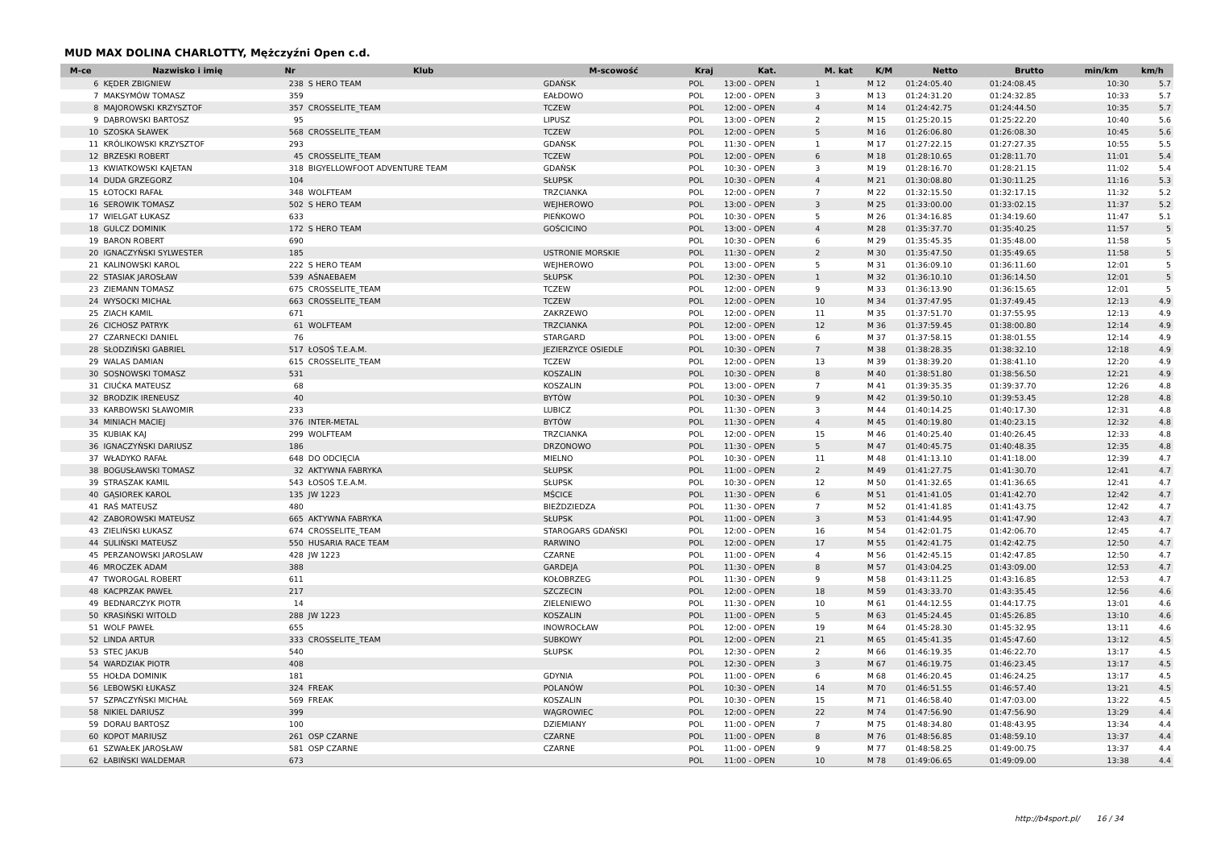MUD MAX DOLINA CHARLOTTY, Mężczyźni Open c.d.
| M-ce | Nazwisko i imię | Nr | Klub | M-scowość | Kraj | Kat. | M. kat | K/M | Netto | Brutto | min/km | km/h |
| --- | --- | --- | --- | --- | --- | --- | --- | --- | --- | --- | --- | --- |
| 6 | KĘDER ZBIGNIEW | 238 | S HERO TEAM | GDAŃSK | POL | 13:00 - OPEN | 1 | M 12 | 01:24:05.40 | 01:24:08.45 | 10:30 | 5.7 |
| 7 | MAKSYMÓW TOMASZ | 359 | | EAŁDOWO | POL | 12:00 - OPEN | 3 | M 13 | 01:24:31.20 | 01:24:32.85 | 10:33 | 5.7 |
| 8 | MAJOROWSKI KRZYSZTOF | 357 | CROSSELITE_TEAM | TCZEW | POL | 12:00 - OPEN | 4 | M 14 | 01:24:42.75 | 01:24:44.50 | 10:35 | 5.7 |
| 9 | DĄBROWSKI BARTOSZ | 95 | | LIPUSZ | POL | 13:00 - OPEN | 2 | M 15 | 01:25:20.15 | 01:25:22.20 | 10:40 | 5.6 |
| 10 | SZOSKA SŁAWEK | 568 | CROSSELITE_TEAM | TCZEW | POL | 12:00 - OPEN | 5 | M 16 | 01:26:06.80 | 01:26:08.30 | 10:45 | 5.6 |
| 11 | KRÓLIKOWSKI KRZYSZTOF | 293 | | GDAŃSK | POL | 11:30 - OPEN | 1 | M 17 | 01:27:22.15 | 01:27:27.35 | 10:55 | 5.5 |
| 12 | BRZESKI ROBERT | 45 | CROSSELITE_TEAM | TCZEW | POL | 12:00 - OPEN | 6 | M 18 | 01:28:10.65 | 01:28:11.70 | 11:01 | 5.4 |
| 13 | KWIATKOWSKI KAJETAN | 318 | BIGYELLOWFOOT ADVENTURE TEAM | GDAŃSK | POL | 10:30 - OPEN | 3 | M 19 | 01:28:16.70 | 01:28:21.15 | 11:02 | 5.4 |
| 14 | DUDA GRZEGORZ | 104 | | SŁUPSK | POL | 10:30 - OPEN | 4 | M 21 | 01:30:08.80 | 01:30:11.25 | 11:16 | 5.3 |
| 15 | ŁOTOCKI RAFAŁ | 348 | WOLFTEAM | TRZCIANKA | POL | 12:00 - OPEN | 7 | M 22 | 01:32:15.50 | 01:32:17.15 | 11:32 | 5.2 |
| 16 | SEROWIK TOMASZ | 502 | S HERO TEAM | WEJHEROWO | POL | 13:00 - OPEN | 3 | M 25 | 01:33:00.00 | 01:33:02.15 | 11:37 | 5.2 |
| 17 | WIELGAT ŁUKASZ | 633 | | PIEŃKOWO | POL | 10:30 - OPEN | 5 | M 26 | 01:34:16.85 | 01:34:19.60 | 11:47 | 5.1 |
| 18 | GULCZ DOMINIK | 172 | S HERO TEAM | GOŚCICINO | POL | 13:00 - OPEN | 4 | M 28 | 01:35:37.70 | 01:35:40.25 | 11:57 | 5 |
| 19 | BARON ROBERT | 690 | | | POL | 10:30 - OPEN | 6 | M 29 | 01:35:45.35 | 01:35:48.00 | 11:58 | 5 |
| 20 | IGNACZYŃSKI SYLWESTER | 185 | | USTRONIE MORSKIE | POL | 11:30 - OPEN | 2 | M 30 | 01:35:47.50 | 01:35:49.65 | 11:58 | 5 |
| 21 | KALINOWSKI KAROL | 222 | S HERO TEAM | WEJHEROWO | POL | 13:00 - OPEN | 5 | M 31 | 01:36:09.10 | 01:36:11.60 | 12:01 | 5 |
| 22 | STASIAK JAROSŁAW | 539 | AŚNAEBAEM | SŁUPSK | POL | 12:30 - OPEN | 1 | M 32 | 01:36:10.10 | 01:36:14.50 | 12:01 | 5 |
| 23 | ZIEMANN TOMASZ | 675 | CROSSELITE_TEAM | TCZEW | POL | 12:00 - OPEN | 9 | M 33 | 01:36:13.90 | 01:36:15.65 | 12:01 | 5 |
| 24 | WYSOCKI MICHAŁ | 663 | CROSSELITE_TEAM | TCZEW | POL | 12:00 - OPEN | 10 | M 34 | 01:37:47.95 | 01:37:49.45 | 12:13 | 4.9 |
| 25 | ZIACH KAMIL | 671 | | ZAKRZEWO | POL | 12:00 - OPEN | 11 | M 35 | 01:37:51.70 | 01:37:55.95 | 12:13 | 4.9 |
| 26 | CICHOSZ PATRYK | 61 | WOLFTEAM | TRZCIANKA | POL | 12:00 - OPEN | 12 | M 36 | 01:37:59.45 | 01:38:00.80 | 12:14 | 4.9 |
| 27 | CZARNECKI DANIEL | 76 | | STARGARD | POL | 13:00 - OPEN | 6 | M 37 | 01:37:58.15 | 01:38:01.55 | 12:14 | 4.9 |
| 28 | SŁODZIŃSKI GABRIEL | 517 | ŁOSOŚ T.E.A.M. | JEZIERZYCE OSIEDLE | POL | 10:30 - OPEN | 7 | M 38 | 01:38:28.35 | 01:38:32.10 | 12:18 | 4.9 |
| 29 | WALAS DAMIAN | 615 | CROSSELITE_TEAM | TCZEW | POL | 12:00 - OPEN | 13 | M 39 | 01:38:39.20 | 01:38:41.10 | 12:20 | 4.9 |
| 30 | SOSNOWSKI TOMASZ | 531 | | KOSZALIN | POL | 10:30 - OPEN | 8 | M 40 | 01:38:51.80 | 01:38:56.50 | 12:21 | 4.9 |
| 31 | CIUĆKA MATEUSZ | 68 | | KOSZALIN | POL | 13:00 - OPEN | 7 | M 41 | 01:39:35.35 | 01:39:37.70 | 12:26 | 4.8 |
| 32 | BRODZIK IRENEUSZ | 40 | | BYTÓW | POL | 10:30 - OPEN | 9 | M 42 | 01:39:50.10 | 01:39:53.45 | 12:28 | 4.8 |
| 33 | KARBOWSKI SŁAWOMIR | 233 | | LUBICZ | POL | 11:30 - OPEN | 3 | M 44 | 01:40:14.25 | 01:40:17.30 | 12:31 | 4.8 |
| 34 | MINIACH MACIEJ | 376 | INTER-METAL | BYTÓW | POL | 11:30 - OPEN | 4 | M 45 | 01:40:19.80 | 01:40:23.15 | 12:32 | 4.8 |
| 35 | KUBIAK KAJ | 299 | WOLFTEAM | TRZCIANKA | POL | 12:00 - OPEN | 15 | M 46 | 01:40:25.40 | 01:40:26.45 | 12:33 | 4.8 |
| 36 | IGNACZYŃSKI DARIUSZ | 186 | | DRZONOWO | POL | 11:30 - OPEN | 5 | M 47 | 01:40:45.75 | 01:40:48.35 | 12:35 | 4.8 |
| 37 | WŁADYKO RAFAŁ | 648 | DO ODCIĘCIA | MIELNO | POL | 10:30 - OPEN | 11 | M 48 | 01:41:13.10 | 01:41:18.00 | 12:39 | 4.7 |
| 38 | BOGUSŁAWSKI TOMASZ | 32 | AKTYWNA FABRYKA | SŁUPSK | POL | 11:00 - OPEN | 2 | M 49 | 01:41:27.75 | 01:41:30.70 | 12:41 | 4.7 |
| 39 | STRASZAK KAMIL | 543 | ŁOSOŚ T.E.A.M. | SŁUPSK | POL | 10:30 - OPEN | 12 | M 50 | 01:41:32.65 | 01:41:36.65 | 12:41 | 4.7 |
| 40 | GĄSIOREK KAROL | 135 | JW 1223 | MŚCICE | POL | 11:30 - OPEN | 6 | M 51 | 01:41:41.05 | 01:41:42.70 | 12:42 | 4.7 |
| 41 | RAŚ MATEUSZ | 480 | | BIEŹDZIEDZA | POL | 11:30 - OPEN | 7 | M 52 | 01:41:41.85 | 01:41:43.75 | 12:42 | 4.7 |
| 42 | ZABOROWSKI MATEUSZ | 665 | AKTYWNA FABRYKA | SŁUPSK | POL | 11:00 - OPEN | 3 | M 53 | 01:41:44.95 | 01:41:47.90 | 12:43 | 4.7 |
| 43 | ZIELIŃSKI ŁUKASZ | 674 | CROSSELITE_TEAM | STAROGARS GDAŃSKI | POL | 12:00 - OPEN | 16 | M 54 | 01:42:01.75 | 01:42:06.70 | 12:45 | 4.7 |
| 44 | SULIŃSKI MATEUSZ | 550 | HUSARIA RACE TEAM | RARWINO | POL | 12:00 - OPEN | 17 | M 55 | 01:42:41.75 | 01:42:42.75 | 12:50 | 4.7 |
| 45 | PERZANOWSKI JAROSLAW | 428 | JW 1223 | CZARNE | POL | 11:00 - OPEN | 4 | M 56 | 01:42:45.15 | 01:42:47.85 | 12:50 | 4.7 |
| 46 | MROCZEK ADAM | 388 | | GARDEJA | POL | 11:30 - OPEN | 8 | M 57 | 01:43:04.25 | 01:43:09.00 | 12:53 | 4.7 |
| 47 | TWOROGAL ROBERT | 611 | | KOŁOBRZEG | POL | 11:30 - OPEN | 9 | M 58 | 01:43:11.25 | 01:43:16.85 | 12:53 | 4.7 |
| 48 | KACPRZAK PAWEŁ | 217 | | SZCZECIN | POL | 12:00 - OPEN | 18 | M 59 | 01:43:33.70 | 01:43:35.45 | 12:56 | 4.6 |
| 49 | BEDNARCZYK PIOTR | 14 | | ZIELENIEWO | POL | 11:30 - OPEN | 10 | M 61 | 01:44:12.55 | 01:44:17.75 | 13:01 | 4.6 |
| 50 | KRASIŃSKI WITOLD | 288 | JW 1223 | KOSZALIN | POL | 11:00 - OPEN | 5 | M 63 | 01:45:24.45 | 01:45:26.85 | 13:10 | 4.6 |
| 51 | WOLF PAWEŁ | 655 | | INOWROCŁAW | POL | 12:00 - OPEN | 19 | M 64 | 01:45:28.30 | 01:45:32.95 | 13:11 | 4.6 |
| 52 | LINDA ARTUR | 333 | CROSSELITE_TEAM | SUBKOWY | POL | 12:00 - OPEN | 21 | M 65 | 01:45:41.35 | 01:45:47.60 | 13:12 | 4.5 |
| 53 | STEC JAKUB | 540 | | SŁUPSK | POL | 12:30 - OPEN | 2 | M 66 | 01:46:19.35 | 01:46:22.70 | 13:17 | 4.5 |
| 54 | WARDZIAK PIOTR | 408 | | | POL | 12:30 - OPEN | 3 | M 67 | 01:46:19.75 | 01:46:23.45 | 13:17 | 4.5 |
| 55 | HOŁDA DOMINIK | 181 | | GDYNIA | POL | 11:00 - OPEN | 6 | M 68 | 01:46:20.45 | 01:46:24.25 | 13:17 | 4.5 |
| 56 | LEBOWSKI ŁUKASZ | 324 | FREAK | POLANÓW | POL | 10:30 - OPEN | 14 | M 70 | 01:46:51.55 | 01:46:57.40 | 13:21 | 4.5 |
| 57 | SZPACZYŃSKI MICHAŁ | 569 | FREAK | KOSZALIN | POL | 10:30 - OPEN | 15 | M 71 | 01:46:58.40 | 01:47:03.00 | 13:22 | 4.5 |
| 58 | NIKIEL DARIUSZ | 399 | | WĄGROWIEC | POL | 12:00 - OPEN | 22 | M 74 | 01:47:56.90 | 01:47:56.90 | 13:29 | 4.4 |
| 59 | DORAU BARTOSZ | 100 | | DZIEMIANY | POL | 11:00 - OPEN | 7 | M 75 | 01:48:34.80 | 01:48:43.95 | 13:34 | 4.4 |
| 60 | KOPOT MARIUSZ | 261 | OSP CZARNE | CZARNE | POL | 11:00 - OPEN | 8 | M 76 | 01:48:56.85 | 01:48:59.10 | 13:37 | 4.4 |
| 61 | SZWAŁEK JAROSŁAW | 581 | OSP CZARNE | CZARNE | POL | 11:00 - OPEN | 9 | M 77 | 01:48:58.25 | 01:49:00.75 | 13:37 | 4.4 |
| 62 | ŁABIŃSKI WALDEMAR | 673 | | | POL | 11:00 - OPEN | 10 | M 78 | 01:49:06.65 | 01:49:09.00 | 13:38 | 4.4 |
http://b4sport.pl/ 16 / 34